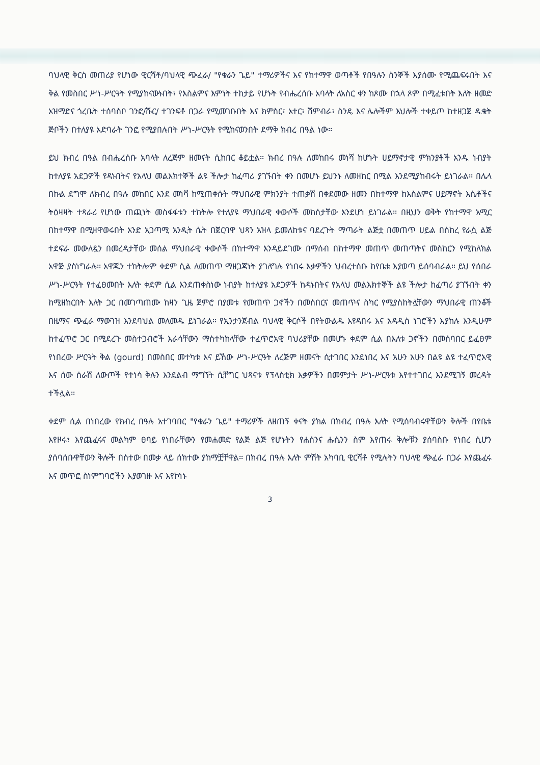ባህላዊ ቅርስ መጠሪያ የሆነው ዊርሻቶ/ባህላዊ ጭፈራ/ "የቁራን ጌይ" ተማሪዎችና እና የከተማዋ ወጣቶች የበዓሉን ስንኞች እያሰሙ የሚጨፍሩበት እና ቅል የመስበር ሥነ-ሥርዓት የሚያከናውኑበት፣ የእስልምና እምነት ተከታይ የሆኑት የብሔረሰቡ አባላት ለአስር ቀን ከጾሙ በኋላ ጾም በሚፈቱበት እለት ዘመድ አዝማድና ጎረቤት ተሰባስቦ ገንፎ/ሹር/ ተገንፍቶ በጋራ የሚመገቡበት እና ክምስር፣ አተር፣ ሽምብራ፣ ስንዴ እና ሌሎችም እህሎች ተቀይጦ ከተዘጋጀ ዱቄት ጅቦችን በተለያዩ አድባራት ገንፎ የሚያበሉበት ሥነ-ሥርዓት የሚከናወንበት ደማቅ ክብረ በዓል ነው፡፡
ይህ ክብረ በዓል በብሔረሰቡ አባላት ለረጅም ዘመናት ሲከበር ቆይቷል፡፡ ክብረ በዓሉ ለመከበሩ መነሻ ከሆኑት ሀይማኖታዊ ምክንያቶች አንዱ ነብያት ከተለያዩ አደጋዎች የዳኑበትና የአላህ መልእክተኞች ልዩ ችሎታ ከፈጣሪ ያገኙበት ቀን በመሆኑ ይህንኑ ለመዘከር በሚል እንደሚያከብሩት ይነገራል፡፡ በሌላ በኩል ደግሞ ለክብረ በዓሉ መከበር እንደ መነሻ ከሚጠቀሱት ማህበራዊ ምክንያት ተጠቃሽ በቀደመው ዘመን በከተማዋ ከእስልምና ሀይማኖት እሴቶችና ትዕዛዛት ተጻራሪ የሆነው ጠጪነት መስፋፋቱን ተከትሎ የተለያዩ ማህበራዊ ቀውሶች መከሰታቸው እንደሆነ ይነገራል፡፡ በዚህን ወቅት የከተማዋ አሚር በከተማዋ በሚዘዋወሩበት አንድ አጋጣሚ አንዲት ሴት በጀርባዋ ህጻን አዝላ ይመለከቱና ባደረጉት ማጣራት ልጅቷ በመጠጥ ሀይል በሰከረ የራሷ ልጅ ተደፍራ መውለዷን በመረዳታቸው መሰል ማህበራዊ ቀውሶች በከተማዋ እንዳይደገሙ በማሰብ በከተማዋ መጠጥ መጠጣትና መስከርን የሚከለክል አዋጅ ያስነግራሉ፡፡ አዋጁን ተከትሎም ቀደም ሲል ለመጠጥ ማዘጋጃነት ያገለግሉ የነበሩ እቃዎችን ህብረተሰቡ ከየቤቱ እያወጣ ይሰባብራል፡፡ ይህ የሰበራ ሥነ-ሥርዓት የተፈፀመበት እለት ቀደም ሲል እንደጠቀስነው ነብያት ከተለያዩ አደጋዎች ከዳኑበትና የአላህ መልእክተኞች ልዩ ችሎታ ከፈጣሪ ያገኙበት ቀን ከሚዘከርበት እለት ጋር በመገጣጠሙ ከዛን ጊዜ ጀምሮ በያመቱ የመጠጥ ጋኖችን በመስበርና መጠጥና ስካር የሚያስከትሏቸውን ማህበራዊ ጠንቆች በዜማና ጭፈራ ማውገዝ እንደባህል መለመዱ ይነገራል፡፡ የኢንታንጀብል ባህላዊ ቅርሶች በየትውልዱ እየዳበሩ እና አዳዲስ ነገሮችን እያከሉ እንዲሁም ከተፈጥሮ ጋር በሚደረጉ መስተጋብሮች እራሳቸውን ማስተካከላቸው ተፈጥሮአዊ ባህሪያቸው በመሆኑ ቀደም ሲል በእለቱ ጋኖችን በመሰባበር ይፈፀም የነበረው ሥርዓት ቅል (gourd) በመስበር መተካቱ እና ይኸው ሥነ-ሥርዓት ለረጅም ዘመናት ሲተገበር እንደነበረ እና አሁን አሁን በልዩ ልዩ ተፈጥሮአዊ እና ሰው ሰራሽ ለውጦች የተነሳ ቅሉን እንደልብ ማግኘት ሲቸግር ህጻናቱ የፕላስቲክ እቃዎችን በመምታት ሥነ-ሥርዓቱ እየተተገበረ እንደሚገኝ መረዳት ተችሏል፡፡
ቀደም ሲል በነበረው የክብረ በዓሉ አተገባበር "የቁራን ጌይ" ተማሪዎች ለዘጠኝ ቀናት ያክል በክብረ በዓሉ እለት የሚሰባብሩዋቸውን ቅሎች በየቤቱ እየዞሩ፣ እየጨፈሩና መልካም ፀባይ የነበራቸውን የመሐመድ የልጅ ልጅ የሆኑትን የሐሰንና ሑሴንን ስም እየጠሩ ቅሎቹን ያሰባስቡ የነበረ ሲሆን ያሰባሰቡዋቸውን ቅሎች በስተው በመቃ ላይ ሰክተው ያከማቿቸዋል፡፡ በክብረ በዓሉ እለት ምሽት አካባቢ ዊርሻቶ የሚሉትን ባህላዊ ጭፈራ በጋራ እየጨፈሩ እና መጥፎ ስነምግባሮችን እያወገዙ እና እየኮነኑ
3